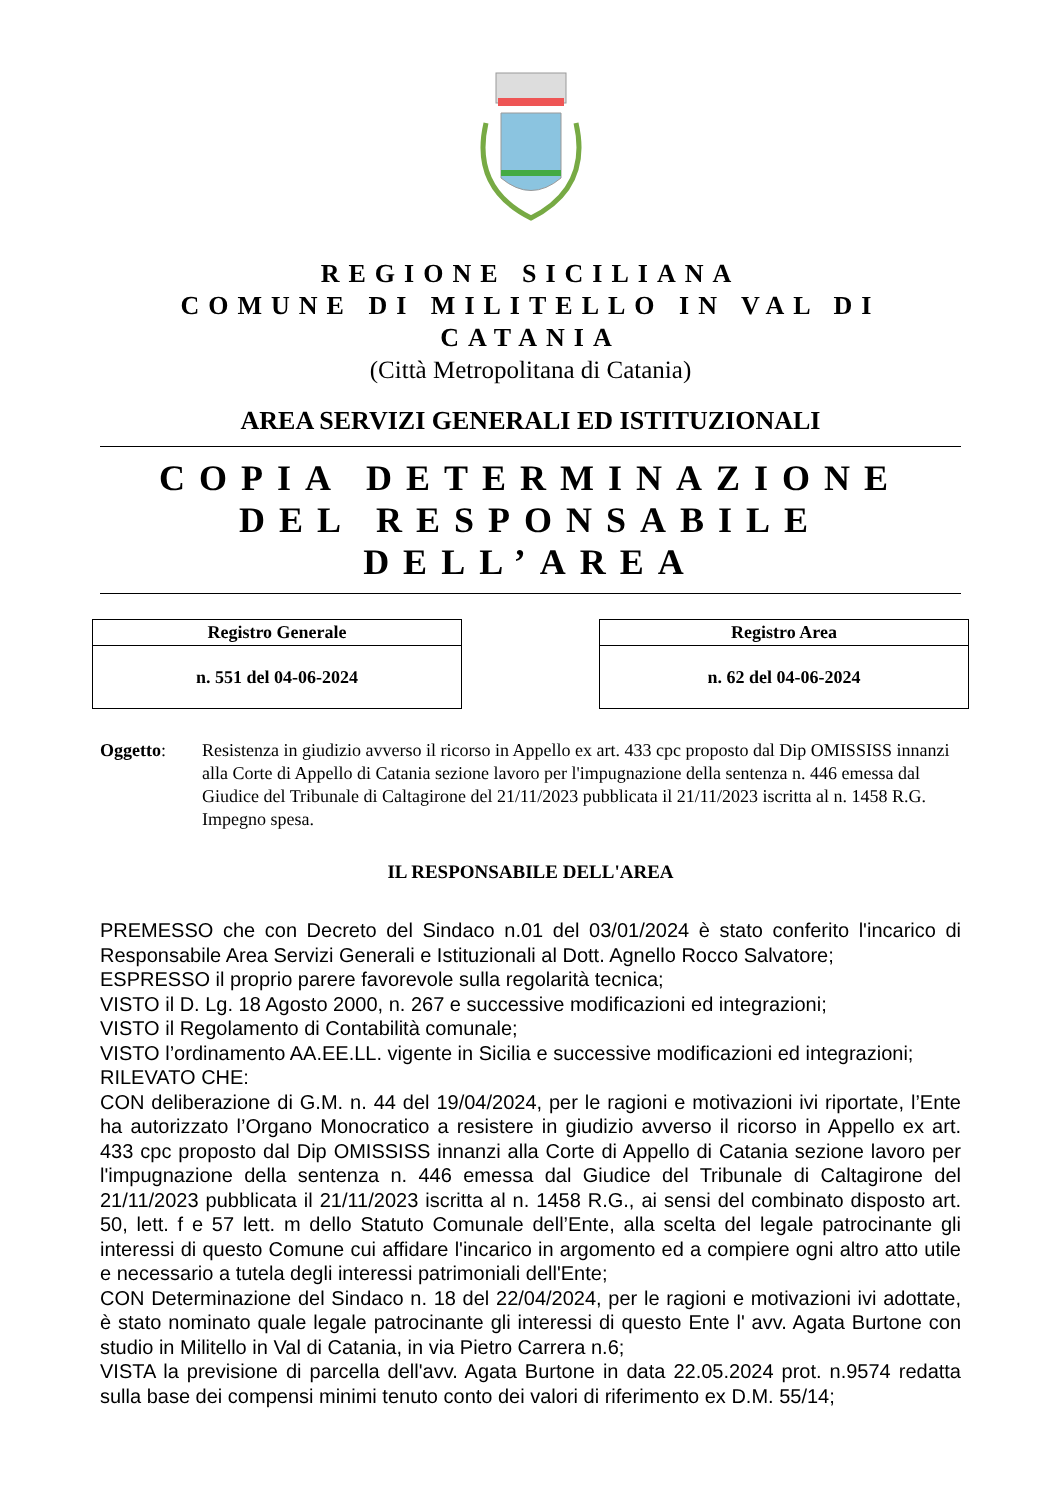REGIONE SICILIANA
COMUNE DI MILITELLO IN VAL DI CATANIA
(Città Metropolitana di Catania)
AREA SERVIZI GENERALI ED ISTITUZIONALI
COPIA DETERMINAZIONE
DEL RESPONSABILE DELL’AREA
| Registro Generale |
| --- |
| n. 551 del 04-06-2024 |
| Registro Area |
| --- |
| n. 62 del 04-06-2024 |
Oggetto: Resistenza in giudizio avverso il ricorso in Appello ex art. 433 cpc proposto dal Dip OMISSISS innanzi alla Corte di Appello di Catania sezione lavoro per l'impugnazione della sentenza n. 446 emessa dal Giudice del Tribunale di Caltagirone del 21/11/2023 pubblicata il 21/11/2023 iscritta al n. 1458 R.G. Impegno spesa.
IL RESPONSABILE DELL'AREA
PREMESSO che con Decreto del Sindaco n.01 del 03/01/2024 è stato conferito l'incarico di Responsabile Area Servizi Generali e Istituzionali al Dott. Agnello Rocco Salvatore;
ESPRESSO il proprio parere favorevole sulla regolarità tecnica;
VISTO il D. Lg. 18 Agosto 2000, n. 267 e successive modificazioni ed integrazioni;
VISTO il Regolamento di Contabilità comunale;
VISTO l’ordinamento AA.EE.LL. vigente in Sicilia e successive modificazioni ed integrazioni;
RILEVATO CHE:
CON deliberazione di G.M. n. 44 del 19/04/2024, per le ragioni e motivazioni ivi riportate, l’Ente ha autorizzato l’Organo Monocratico a resistere in giudizio avverso il ricorso in Appello ex art. 433 cpc proposto dal Dip OMISSISS innanzi alla Corte di Appello di Catania sezione lavoro per l'impugnazione della sentenza n. 446 emessa dal Giudice del Tribunale di Caltagirone del 21/11/2023 pubblicata il 21/11/2023 iscritta al n. 1458 R.G., ai sensi del combinato disposto art. 50, lett. f e 57 lett. m dello Statuto Comunale dell’Ente, alla scelta del legale patrocinante gli interessi di questo Comune cui affidare l'incarico in argomento ed a compiere ogni altro atto utile e necessario a tutela degli interessi patrimoniali dell'Ente;
CON Determinazione del Sindaco n. 18 del 22/04/2024, per le ragioni e motivazioni ivi adottate, è stato nominato quale legale patrocinante gli interessi di questo Ente l' avv. Agata Burtone con studio in Militello in Val di Catania, in via Pietro Carrera n.6;
VISTA la previsione di parcella dell'avv. Agata Burtone in data 22.05.2024 prot. n.9574 redatta sulla base dei compensi minimi tenuto conto dei valori di riferimento ex D.M. 55/14;